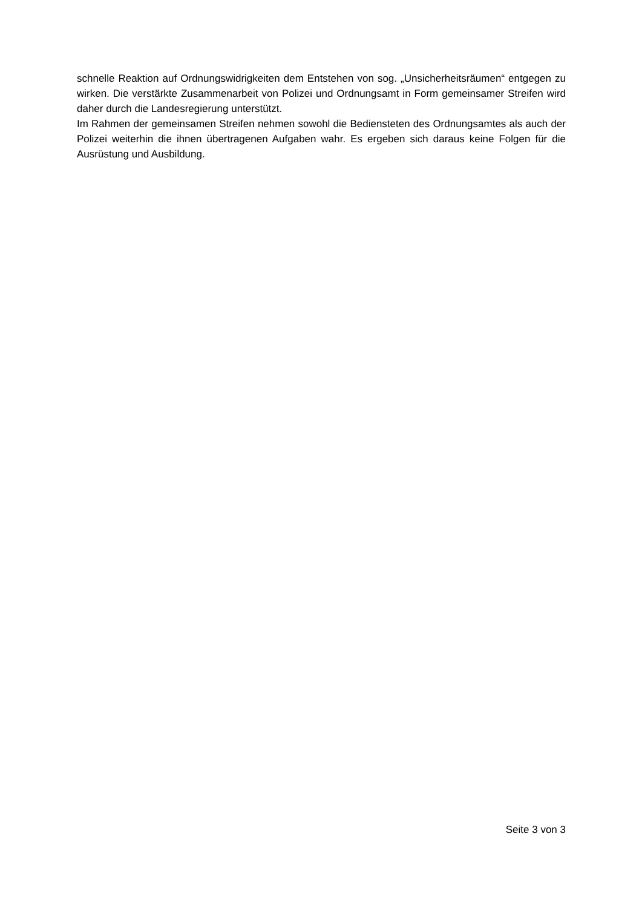schnelle Reaktion auf Ordnungswidrigkeiten dem Entstehen von sog. „Unsicherheitsräumen“ entgegen zu wirken. Die verstärkte Zusammenarbeit von Polizei und Ordnungsamt in Form gemeinsamer Streifen wird daher durch die Landesregierung unterstützt.
Im Rahmen der gemeinsamen Streifen nehmen sowohl die Bediensteten des Ordnungsamtes als auch der Polizei weiterhin die ihnen übertragenen Aufgaben wahr. Es ergeben sich daraus keine Folgen für die Ausrüstung und Ausbildung.
Seite 3 von 3